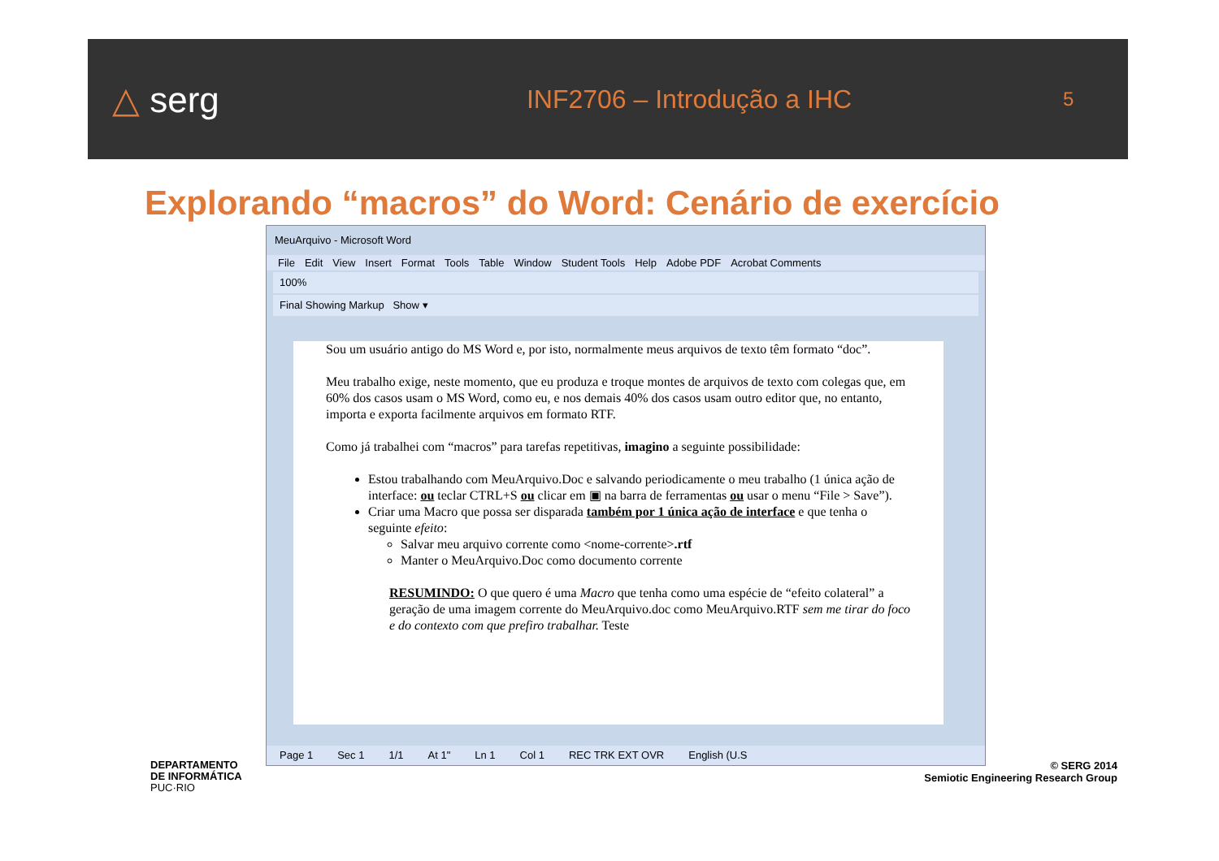△ serg
INF2706 – Introdução a IHC
5
Explorando “macros” do Word: Cenário de exercício
MeuArquivo - Microsoft Word
File Edit View Insert Format Tools Table Window Student Tools Help Adobe PDF Acrobat Comments
100%
Final Showing Markup Show ▾
Sou um usuário antigo do MS Word e, por isto, normalmente meus arquivos de texto têm formato “doc”.
Meu trabalho exige, neste momento, que eu produza e troque montes de arquivos de texto com colegas que, em 60% dos casos usam o MS Word, como eu, e nos demais 40% dos casos usam outro editor que, no entanto, importa e exporta facilmente arquivos em formato RTF.
Como já trabalhei com “macros” para tarefas repetitivas, imagino a seguinte possibilidade:
Estou trabalhando com MeuArquivo.Doc e salvando periodicamente o meu trabalho (1 única ação de interface: ou teclar CTRL+S ou clicar em ▣ na barra de ferramentas ou usar o menu “File > Save”).
Criar uma Macro que possa ser disparada também por 1 única ação de interface e que tenha o seguinte efeito:
Salvar meu arquivo corrente como <nome-corrente>.rtf
Manter o MeuArquivo.Doc como documento corrente
RESUMINDO: O que quero é uma Macro que tenha como uma espécie de “efeito colateral” a geração de uma imagem corrente do MeuArquivo.doc como MeuArquivo.RTF sem me tirar do foco e do contexto com que prefiro trabalhar. Teste
Page 1 Sec 1 1/1 At 1" Ln 1 Col 1 REC TRK EXT OVR English (U.S
DEPARTAMENTO
DE INFORMÁTICA
PUC·RIO
© SERG 2014
Semiotic Engineering Research Group